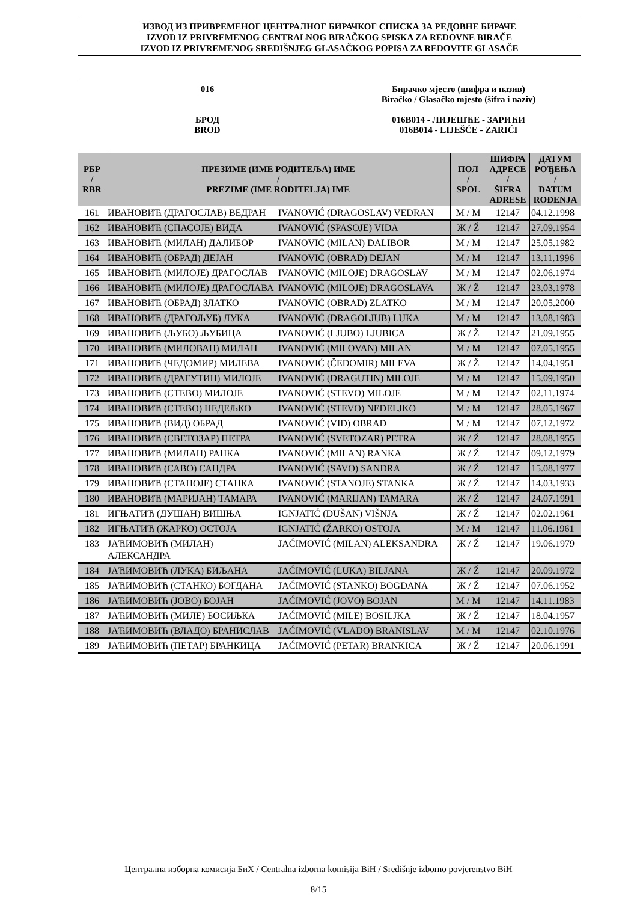ИЗВОД ИЗ ПРИВРЕМЕНОГ ЦЕНТРАЛНОГ БИРАЧКОГ СПИСКА ЗА РЕДОВНЕ БИРАЧЕ
IZVOD IZ PRIVREMENOG CENTRALNOG BIRAČKOG SPISKA ZA REDOVNE BIRAČE
IZVOD IZ PRIVREMENOG SREDIŠNJEG GLASAČKOG POPISA ZA REDOVITE GLASAČE
016
БРОД
BROD
Бирачко мјесто (шифра и назив)
Biračko / Glasačko mjesto (šifra i naziv)
016B014 - ЛИЈЕШЋЕ - ЗАРИЋИ
016B014 - LIJEŠĆE - ZARIĆI
| РБР / RBR | ПРЕЗИМЕ (ИМЕ РОДИТЕЉА) ИМЕ / PREZIME (IME RODITELJA) IME | | ПОЛ / SPOL | ШИФРА АДРЕСЕ / ŠIFRA ADRESE | ДАТУМ РОЂЕЊА / DATUM ROĐENJA |
| --- | --- | --- | --- | --- | --- |
| 161 | ИВАНОВИЋ (ДРАГОСЛАВ) ВЕДРАН | IVANOVIĆ (DRAGOSLAV) VEDRAN | М / M | 12147 | 04.12.1998 |
| 162 | ИВАНОВИЋ (СПАСОЈЕ) ВИДА | IVANOVIĆ (SPASOJE) VIDA | Ж / Ž | 12147 | 27.09.1954 |
| 163 | ИВАНОВИЋ (МИЛАН) ДАЛИБОР | IVANOVIĆ (MILAN) DALIBOR | М / M | 12147 | 25.05.1982 |
| 164 | ИВАНОВИЋ (ОБРАД) ДЕЈАН | IVANOVIĆ (OBRAD) DEJAN | М / M | 12147 | 13.11.1996 |
| 165 | ИВАНОВИЋ (МИЛОЈЕ) ДРАГОСЛАВ | IVANOVIĆ (MILOJE) DRAGOSLAV | М / M | 12147 | 02.06.1974 |
| 166 | ИВАНОВИЋ (МИЛОЈЕ) ДРАГОСЛАВА | IVANOVIĆ (MILOJE) DRAGOSLAVA | Ж / Ž | 12147 | 23.03.1978 |
| 167 | ИВАНОВИЋ (ОБРАД) ЗЛАТКО | IVANOVIĆ (OBRAD) ZLATKO | М / M | 12147 | 20.05.2000 |
| 168 | ИВАНОВИЋ (ДРАГОЉУБ) ЛУКА | IVANOVIĆ (DRAGOLJUB) LUKA | М / M | 12147 | 13.08.1983 |
| 169 | ИВАНОВИЋ (ЉУБО) ЉУБИЦА | IVANOVIĆ (LJUBO) LJUBICA | Ж / Ž | 12147 | 21.09.1955 |
| 170 | ИВАНОВИЋ (МИЛОВАН) МИЛАН | IVANOVIĆ (MILOVAN) MILAN | М / M | 12147 | 07.05.1955 |
| 171 | ИВАНОВИЋ (ЧЕДОМИР) МИЛЕВА | IVANOVIĆ (ČEDOMIR) MILEVA | Ж / Ž | 12147 | 14.04.1951 |
| 172 | ИВАНОВИЋ (ДРАГУТИН) МИЛОЈЕ | IVANOVIĆ (DRAGUTIN) MILOJE | М / M | 12147 | 15.09.1950 |
| 173 | ИВАНОВИЋ (СТЕВО) МИЛОЈЕ | IVANOVIĆ (STEVO) MILOJE | М / M | 12147 | 02.11.1974 |
| 174 | ИВАНОВИЋ (СТЕВО) НЕДЕЉКО | IVANOVIĆ (STEVO) NEDELJKO | М / M | 12147 | 28.05.1967 |
| 175 | ИВАНОВИЋ (ВИД) ОБРАД | IVANOVIĆ (VID) OBRAD | М / M | 12147 | 07.12.1972 |
| 176 | ИВАНОВИЋ (СВЕТОЗАР) ПЕТРА | IVANOVIĆ (SVETOZAR) PETRA | Ж / Ž | 12147 | 28.08.1955 |
| 177 | ИВАНОВИЋ (МИЛАН) РАНКА | IVANOVIĆ (MILAN) RANKA | Ж / Ž | 12147 | 09.12.1979 |
| 178 | ИВАНОВИЋ (САВО) САНДРА | IVANOVIĆ (SAVO) SANDRA | Ж / Ž | 12147 | 15.08.1977 |
| 179 | ИВАНОВИЋ (СТАНОЈЕ) СТАНКА | IVANOVIĆ (STANOJE) STANKA | Ж / Ž | 12147 | 14.03.1933 |
| 180 | ИВАНОВИЋ (МАРИЈАН) ТАМАРА | IVANOVIĆ (MARIJAN) TAMARA | Ж / Ž | 12147 | 24.07.1991 |
| 181 | ИГЊАТИЋ (ДУШАН) ВИШЊА | IGNJATIĆ (DUŠAN) VIŠNJA | Ж / Ž | 12147 | 02.02.1961 |
| 182 | ИГЊАТИЋ (ЖАРКО) ОСТОЈА | IGNJATIĆ (ŽARKO) OSTOJA | М / M | 12147 | 11.06.1961 |
| 183 | ЈАЋИМОВИЋ (МИЛАН) АЛЕКСАНДРА | JAĆIMOVIĆ (MILAN) ALEKSANDRA | Ж / Ž | 12147 | 19.06.1979 |
| 184 | ЈАЋИМОВИЋ (ЛУКА) БИЉАНА | JAĆIMOVIĆ (LUKA) BILJANA | Ж / Ž | 12147 | 20.09.1972 |
| 185 | ЈАЋИМОВИЋ (СТАНКО) БОГДАНА | JAĆIMOVIĆ (STANKO) BOGDANA | Ж / Ž | 12147 | 07.06.1952 |
| 186 | ЈАЋИМОВИЋ (ЈОВО) БОЈАН | JAĆIMOVIĆ (JOVO) BOJAN | М / M | 12147 | 14.11.1983 |
| 187 | ЈАЋИМОВИЋ (МИЛЕ) БОСИЉКА | JAĆIMOVIĆ (MILE) BOSILJKA | Ж / Ž | 12147 | 18.04.1957 |
| 188 | ЈАЋИМОВИЋ (ВЛАДО) БРАНИСЛАВ | JAĆIMOVIĆ (VLADO) BRANISLAV | М / M | 12147 | 02.10.1976 |
| 189 | ЈАЋИМОВИЋ (ПЕТАР) БРАНКИЦА | JAĆIMOVIĆ (PETAR) BRANKICA | Ж / Ž | 12147 | 20.06.1991 |
Централна изборна комисија БиХ / Centralna izborna komisija BiH / Središnje izborno povjerenstvo BiH
8/15